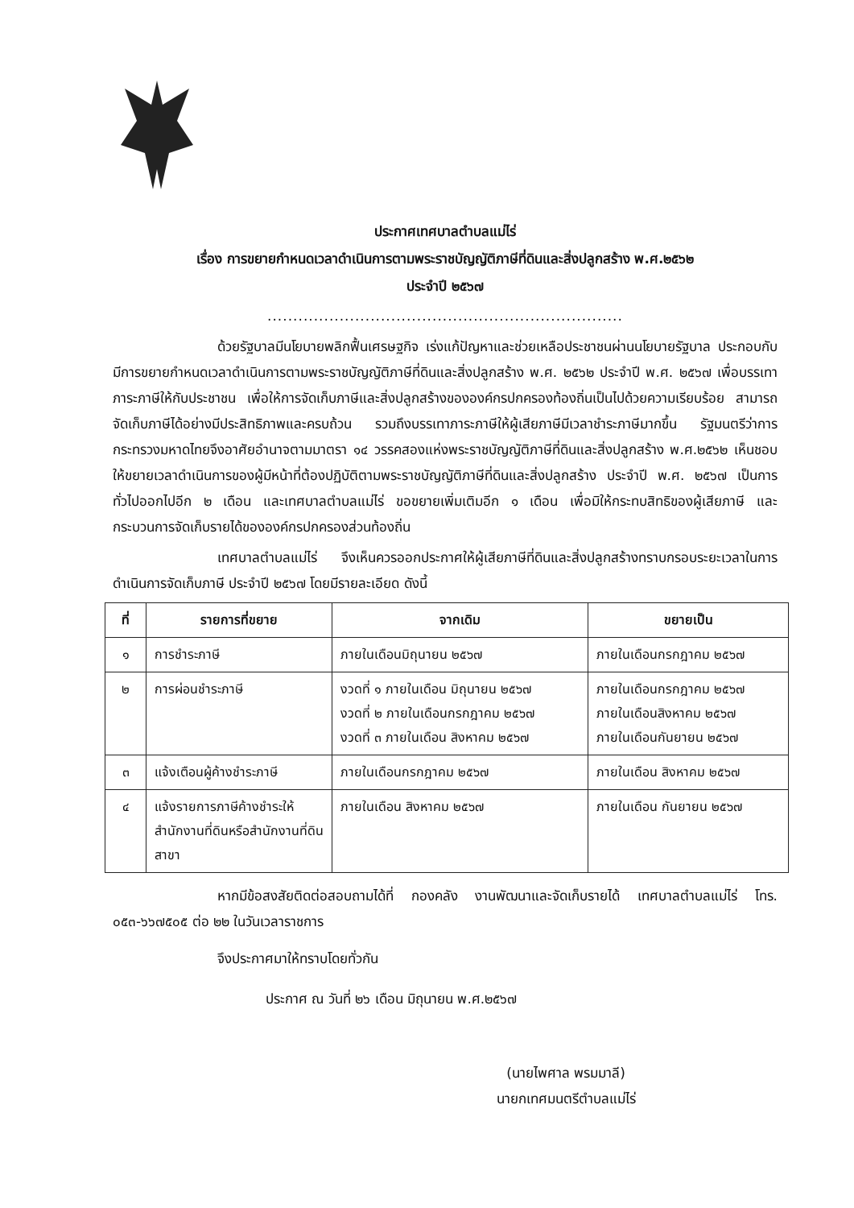ประกาศเทศบาลตำบลแม่ไร่
เรื่อง การขยายกำหนดเวลาดำเนินการตามพระราชบัญญัติภาษีที่ดินและสิ่งปลูกสร้าง พ.ศ.๒๕๖๒
ประจำปี ๒๕๖๗
.....................................................................
ด้วยรัฐบาลมีนโยบายพลิกฟื้นเศรษฐกิจ เร่งแก้ปัญหาและช่วยเหลือประชาชนผ่านนโยบายรัฐบาล ประกอบกับมีการขยายกำหนดเวลาดำเนินการตามพระราชบัญญัติภาษีที่ดินและสิ่งปลูกสร้าง พ.ศ. ๒๕๖๒ ประจำปี พ.ศ. ๒๕๖๗ เพื่อบรรเทาภาระภาษีให้กับประชาชน เพื่อให้การจัดเก็บภาษีและสิ่งปลูกสร้างขององค์กรปกครองท้องถิ่นเป็นไปด้วยความเรียบร้อย สามารถจัดเก็บภาษีได้อย่างมีประสิทธิภาพและครบถ้วน รวมถึงบรรเทาภาระภาษีให้ผู้เสียภาษีมีเวลาชำระภาษีมากขึ้น รัฐมนตรีว่าการกระทรวงมหาดไทยจึงอาศัยอำนาจตามมาตรา ๑๔ วรรคสองแห่งพระราชบัญญัติภาษีที่ดินและสิ่งปลูกสร้าง พ.ศ.๒๕๖๒ เห็นชอบให้ขยายเวลาดำเนินการของผู้มีหน้าที่ต้องปฏิบัติตามพระราชบัญญัติภาษีที่ดินและสิ่งปลูกสร้าง ประจำปี พ.ศ. ๒๕๖๗ เป็นการทั่วไปออกไปอีก ๒ เดือน และเทศบาลตำบลแม่ไร่ ขอขยายเพิ่มเติมอีก ๑ เดือน เพื่อมิให้กระทบสิทธิของผู้เสียภาษี และกระบวนการจัดเก็บรายได้ขององค์กรปกครองส่วนท้องถิ่น
เทศบาลตำบลแม่ไร่ จึงเห็นควรออกประกาศให้ผู้เสียภาษีที่ดินและสิ่งปลูกสร้างทราบกรอบระยะเวลาในการดำเนินการจัดเก็บภาษี ประจำปี ๒๕๖๗ โดยมีรายละเอียด ดังนี้
| ที่ | รายการที่ขยาย | จากเดิม | ขยายเป็น |
| --- | --- | --- | --- |
| ๑ | การชำระภาษี | ภายในเดือนมิถุนายน ๒๕๖๗ | ภายในเดือนกรกฎาคม ๒๕๖๗ |
| ๒ | การผ่อนชำระภาษี | งวดที่ ๑ ภายในเดือน มิถุนายน ๒๕๖๗ งวดที่ ๒ ภายในเดือนกรกฎาคม ๒๕๖๗ งวดที่ ๓ ภายในเดือน สิงหาคม ๒๕๖๗ | ภายในเดือนกรกฎาคม ๒๕๖๗ ภายในเดือนสิงหาคม ๒๕๖๗ ภายในเดือนกันยายน ๒๕๖๗ |
| ๓ | แจ้งเตือนผู้ค้างชำระภาษี | ภายในเดือนกรกฎาคม ๒๕๖๗ | ภายในเดือน สิงหาคม ๒๕๖๗ |
| ๔ | แจ้งรายการภาษีค้างชำระให้สำนักงานที่ดินหรือสำนักงานที่ดินสาขา | ภายในเดือน สิงหาคม ๒๕๖๗ | ภายในเดือน กันยายน ๒๕๖๗ |
หากมีข้อสงสัยติดต่อสอบถามได้ที่ กองคลัง งานพัฒนาและจัดเก็บรายได้ เทศบาลตำบลแม่ไร่ โทร. ๐๕๓-๖๖๗๕๐๕ ต่อ ๒๒ ในวันเวลาราชการ
จึงประกาศมาให้ทราบโดยทั่วกัน
ประกาศ ณ วันที่ ๒๖ เดือน มิถุนายน พ.ศ.๒๕๖๗
(นายไพศาล พรมมาลี)
นายกเทศมนตรีตำบลแม่ไร่